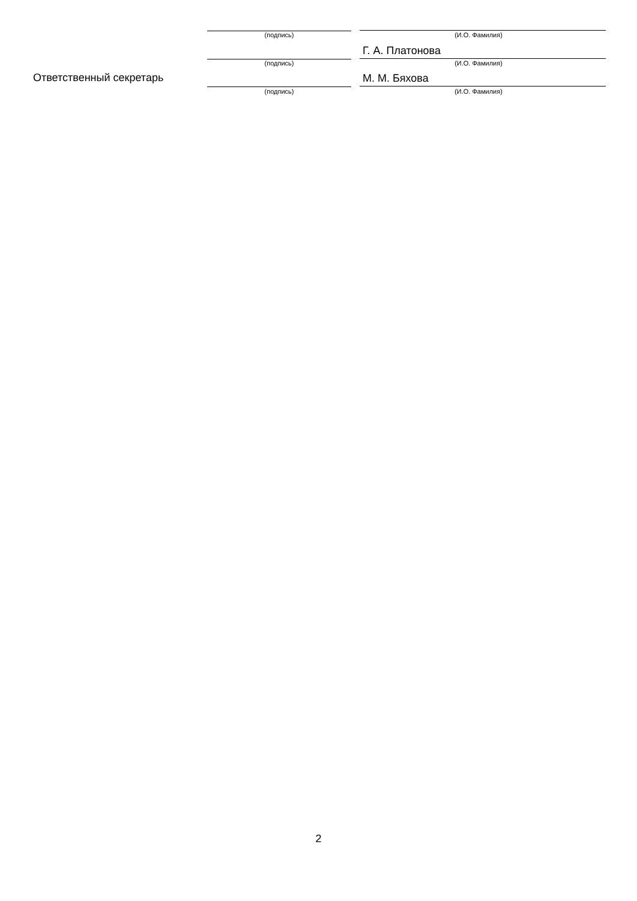(подпись) (И.О. Фамилия)
Г. А. Платонова
(подпись) (И.О. Фамилия)
Ответственный секретарь М. М. Бяхова
(подпись) (И.О. Фамилия)
2